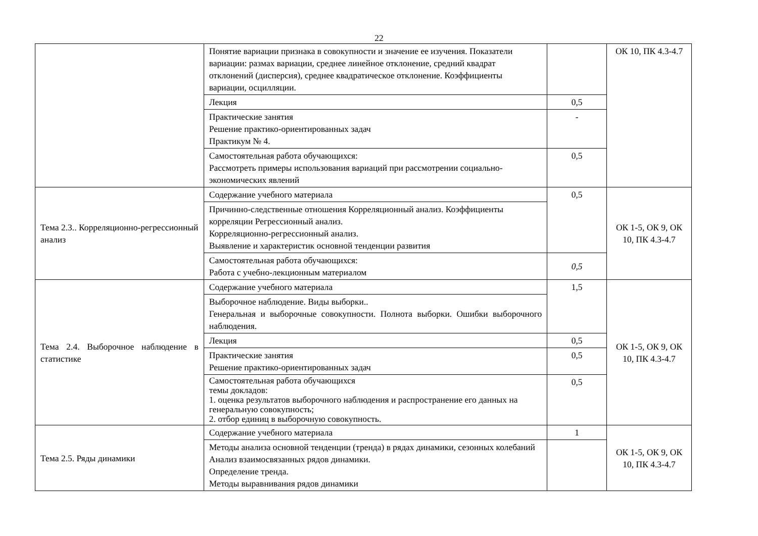22
| | Понятие вариации признака в совокупности и значение ее изучения. Показатели вариации: размах вариации, среднее линейное отклонение, средний квадрат отклонений (дисперсия), среднее квадратическое отклонение. Коэффициенты вариации, осцилляции. | | ОК 10, ПК 4.3-4.7 |
| | Лекция | 0,5 | |
| | Практические занятия Решение практико-ориентированных задач Практикум № 4. | - | |
| | Самостоятельная работа обучающихся: Рассмотреть примеры использования вариаций при рассмотрении социально-экономических явлений | 0,5 | |
| Тема 2.3.. Корреляционно-регрессионный анализ | Содержание учебного материала | 0,5 | ОК 1-5, ОК 9, ОК 10, ПК 4.3-4.7 |
| | Причинно-следственные отношения Корреляционный анализ. Коэффициенты корреляции Регрессионный анализ. Корреляционно-регрессионный анализ. Выявление и характеристик основной тенденции развития | | |
| | Самостоятельная работа обучающихся: Работа с учебно-лекционным материалом | 0,5 | |
| Тема 2.4. Выборочное наблюдение в статистике | Содержание учебного материала | 1,5 | ОК 1-5, ОК 9, ОК 10, ПК 4.3-4.7 |
| | Выборочное наблюдение. Виды выборки.. Генеральная и выборочные совокупности. Полнота выборки. Ошибки выборочного наблюдения. | | |
| | Лекция | 0,5 | |
| | Практические занятия Решение практико-ориентированных задач | 0,5 | |
| | Самостоятельная работа обучающихся темы докладов: 1. оценка результатов выборочного наблюдения и распространение его данных на генеральную совокупность; 2. отбор единиц в выборочную совокупность. | 0,5 | |
| Тема 2.5. Ряды динамики | Содержание учебного материала | 1 | ОК 1-5, ОК 9, ОК 10, ПК 4.3-4.7 |
| | Методы анализа основной тенденции (тренда) в рядах динамики, сезонных колебаний Анализ взаимосвязанных рядов динамики. Определение тренда. Методы выравнивания рядов динамики | | |